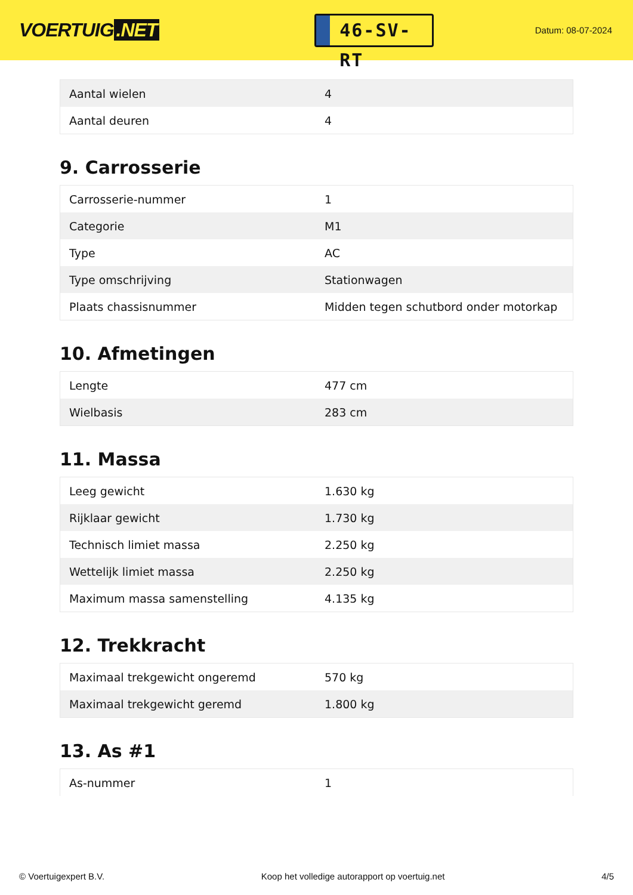VOERTUIG.NET
46-SV-RT
Datum: 08-07-2024
| Aantal wielen | 4 |
| Aantal deuren | 4 |
9. Carrosserie
| Carrosserie-nummer | 1 |
| Categorie | M1 |
| Type | AC |
| Type omschrijving | Stationwagen |
| Plaats chassisnummer | Midden tegen schutbord onder motorkap |
10. Afmetingen
| Lengte | 477 cm |
| Wielbasis | 283 cm |
11. Massa
| Leeg gewicht | 1.630 kg |
| Rijklaar gewicht | 1.730 kg |
| Technisch limiet massa | 2.250 kg |
| Wettelijk limiet massa | 2.250 kg |
| Maximum massa samenstelling | 4.135 kg |
12. Trekkracht
| Maximaal trekgewicht ongeremd | 570 kg |
| Maximaal trekgewicht geremd | 1.800 kg |
13. As #1
| As-nummer | 1 |
© Voertuigexpert B.V. Koop het volledige autorapport op voertuig.net 4/5